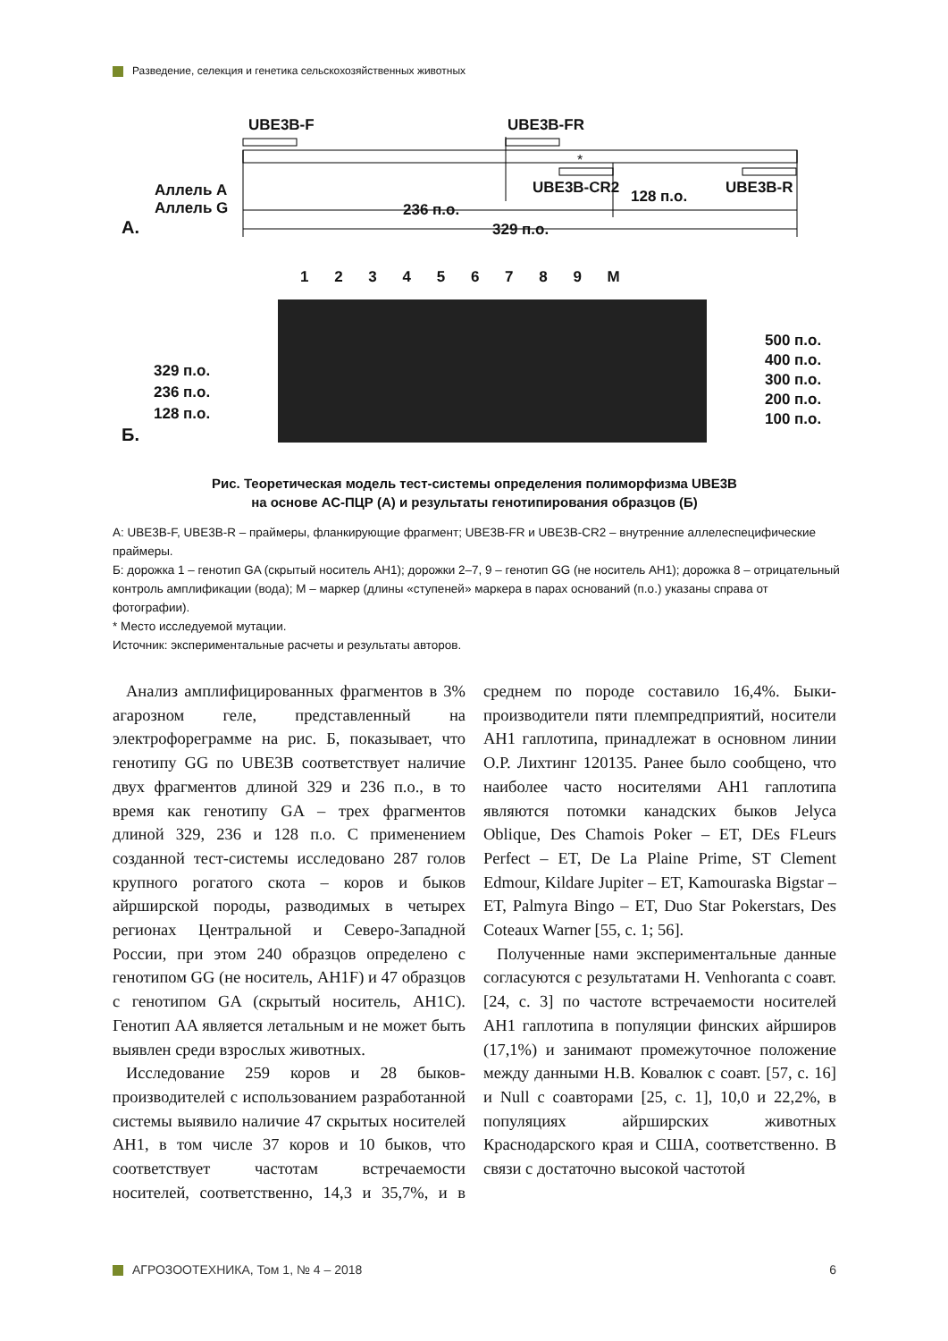Разведение, селекция и генетика сельскохозяйственных животных
UBE3B-F UBE3B-FR
*
UBE3B-CR2 128 п.о. UBE3B-R
Аллель A
Аллель G
A.
236 п.о.
329 п.о.
1 2 3 4 5 6 7 8 9 M
329 п.о.
236 п.о.
128 п.о.
Б.
500 п.о.
400 п.о.
300 п.о.
200 п.о.
100 п.о.
Рис. Теоретическая модель тест-системы определения полиморфизма UBE3B
на основе АС-ПЦР (А) и результаты генотипирования образцов (Б)
А: UBE3B-F, UBE3B-R – праймеры, фланкирующие фрагмент; UBE3B-FR и UBE3B-CR2 – внутренние аллелеспецифические праймеры.
Б: дорожка 1 – генотип GA (скрытый носитель AH1); дорожки 2–7, 9 – генотип GG (не носитель AH1); дорожка 8 – отрицательный контроль амплификации (вода); M – маркер (длины «ступеней» маркера в парах оснований (п.о.) указаны справа от фотографии).
* Место исследуемой мутации.
Источник: экспериментальные расчеты и результаты авторов.
Анализ амплифицированных фрагментов в 3% агарозном геле, представленный на электрофореграмме на рис. Б, показывает, что генотипу GG по UBE3B соответствует наличие двух фрагментов длиной 329 и 236 п.о., в то время как генотипу GA – трех фрагментов длиной 329, 236 и 128 п.о. С применением созданной тест-системы исследовано 287 голов крупного рогатого скота – коров и быков айрширской породы, разводимых в четырех регионах Центральной и Северо-Западной России, при этом 240 образцов определено с генотипом GG (не носитель, AH1F) и 47 образцов с генотипом GA (скрытый носитель, AH1C). Генотип AA является летальным и не может быть выявлен среди взрослых животных.
Исследование 259 коров и 28 быков-производителей с использованием разработанной системы выявило наличие 47 скрытых носителей AH1, в том числе 37 коров и 10 быков, что соответствует частотам встречаемости носителей, соответственно, 14,3 и 35,7%, и в среднем по породе составило 16,4%. Быки-производители пяти племпредприятий, носители AH1 гаплотипа, принадлежат в основном линии О.Р. Лихтинг 120135. Ранее было сообщено, что наиболее часто носителями AH1 гаплотипа являются потомки канадских быков Jelyca Oblique, Des Chamois Poker – ET, DEs FLeurs Perfect – ET, De La Plaine Prime, ST Clement Edmour, Kildare Jupiter – ET, Kamouraska Bigstar – ET, Palmyra Bingo – ET, Duo Star Pokerstars, Des Coteaux Warner [55, c. 1; 56].
Полученные нами экспериментальные данные согласуются с результатами H. Venhoranta с соавт. [24, c. 3] по частоте встречаемости носителей AH1 гаплотипа в популяции финских айрширов (17,1%) и занимают промежуточное положение между данными Н.В. Ковалюк с соавт. [57, c. 16] и Null с соавторами [25, c. 1], 10,0 и 22,2%, в популяциях айрширских животных Краснодарского края и США, соответственно. В связи с достаточно высокой частотой
АГРОЗООТЕХНИКА, Том 1, № 4 – 2018 6